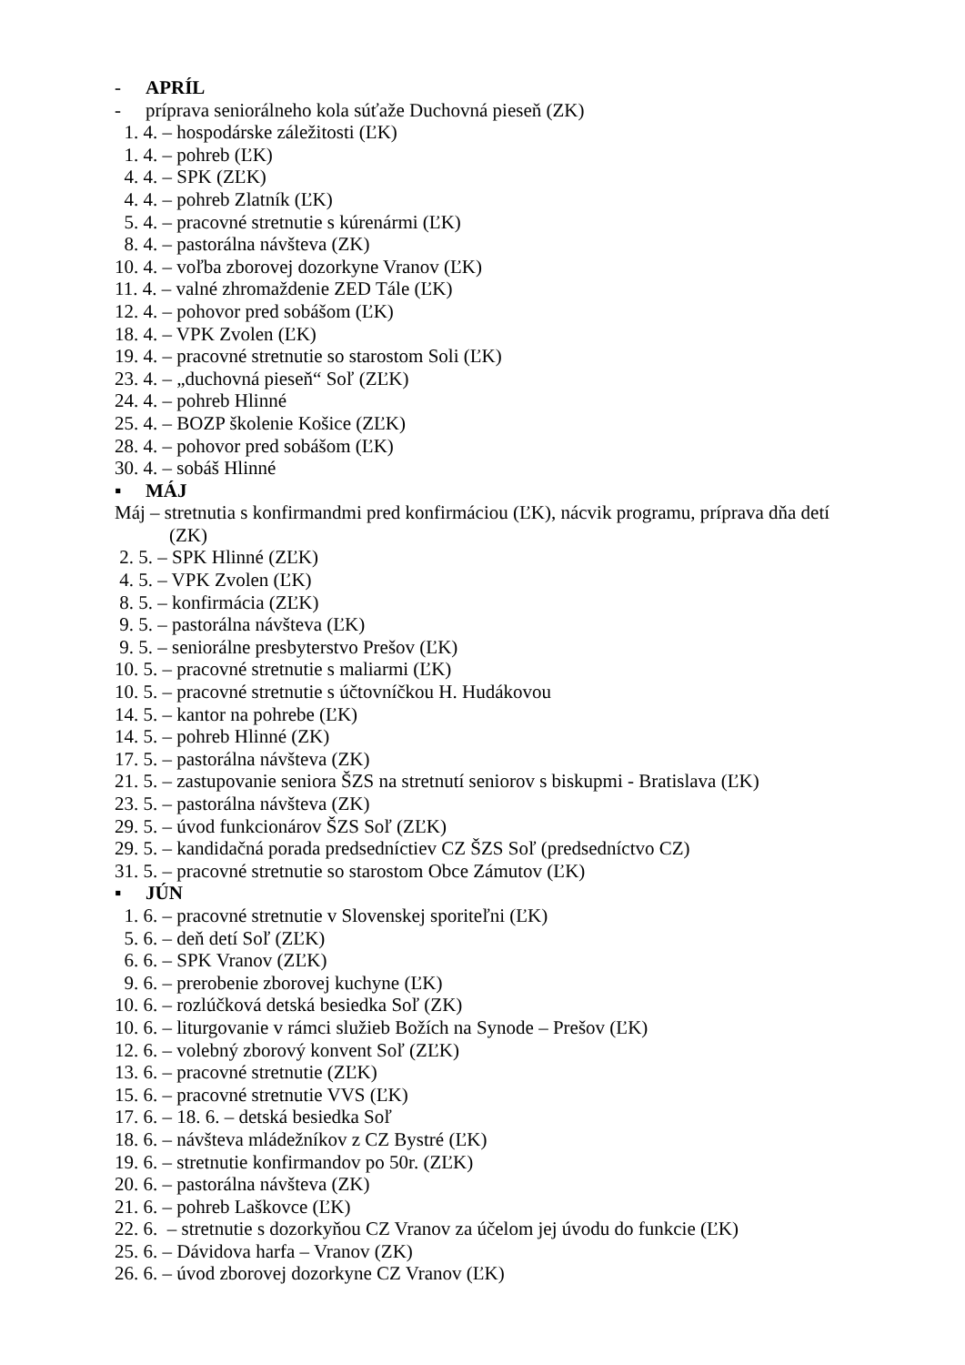- APRÍL
- príprava seniorálneho kola súťaže Duchovná pieseň (ZK)
1. 4. – hospodárske záležitosti (ĽK)
1. 4. – pohreb (ĽK)
4. 4. – SPK (ZĽK)
4. 4. – pohreb Zlatník (ĽK)
5. 4. – pracovné stretnutie s kúrenármi (ĽK)
8. 4. – pastorálna návšteva (ZK)
10. 4. – voľba zborovej dozorkyne Vranov (ĽK)
11. 4. – valné zhromaždenie ZED Tále (ĽK)
12. 4. – pohovor pred sobášom (ĽK)
18. 4. – VPK Zvolen (ĽK)
19. 4. – pracovné stretnutie so starostom Soli (ĽK)
23. 4. – „duchovná pieseň“ Soľ (ZĽK)
24. 4. – pohreb Hlinné
25. 4. – BOZP školenie Košice (ZĽK)
28. 4. – pohovor pred sobášom (ĽK)
30. 4. – sobáš Hlinné
▪ MÁJ
Máj – stretnutia s konfirmandmi pred konfirmáciou (ĽK), nácvik programu, príprava dňa detí
(ZK)
2. 5. – SPK Hlinné (ZĽK)
4. 5. – VPK Zvolen (ĽK)
8. 5. – konfirmácia (ZĽK)
9. 5. – pastorálna návšteva (ĽK)
9. 5. – seniorálne presbyterstvo Prešov (ĽK)
10. 5. – pracovné stretnutie s maliarmi (ĽK)
10. 5. – pracovné stretnutie s účtovníčkou H. Hudákovou
14. 5. – kantor na pohrebe (ĽK)
14. 5. – pohreb Hlinné (ZK)
17. 5. – pastorálna návšteva (ZK)
21. 5. – zastupovanie seniora ŠZS na stretnutí seniorov s biskupmi - Bratislava (ĽK)
23. 5. – pastorálna návšteva (ZK)
29. 5. – úvod funkcionárov ŠZS Soľ (ZĽK)
29. 5. – kandidačná porada predsedníctiev CZ ŠZS Soľ (predsedníctvo CZ)
31. 5. – pracovné stretnutie so starostom Obce Zámutov (ĽK)
▪ JÚN
1. 6. – pracovné stretnutie v Slovenskej sporiteľni (ĽK)
5. 6. – deň detí Soľ (ZĽK)
6. 6. – SPK Vranov (ZĽK)
9. 6. – prerobenie zborovej kuchyne (ĽK)
10. 6. – rozlúčková detská besiedka Soľ (ZK)
10. 6. – liturgovanie v rámci služieb Božích na Synode – Prešov (ĽK)
12. 6. – volebný zborový konvent Soľ (ZĽK)
13. 6. – pracovné stretnutie (ZĽK)
15. 6. – pracovné stretnutie VVS (ĽK)
17. 6. – 18. 6. – detská besiedka Soľ
18. 6. – návšteva mládežníkov z CZ Bystré (ĽK)
19. 6. – stretnutie konfirmandov po 50r. (ZĽK)
20. 6. – pastorálna návšteva (ZK)
21. 6. – pohreb Laškovce (ĽK)
22. 6. – stretnutie s dozorkyňou CZ Vranov za účelom jej úvodu do funkcie (ĽK)
25. 6. – Dávidova harfa – Vranov (ZK)
26. 6. – úvod zborovej dozorkyne CZ Vranov (ĽK)